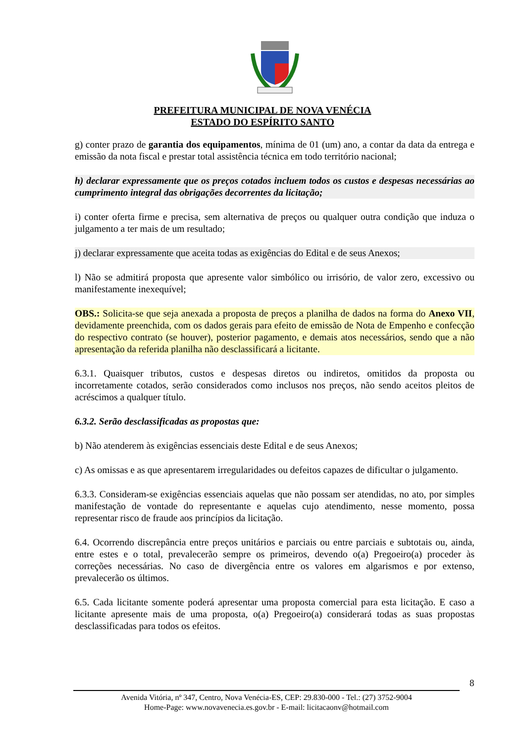PREFEITURA MUNICIPAL DE NOVA VENÉCIA
ESTADO DO ESPÍRITO SANTO
g) conter prazo de garantia dos equipamentos, mínima de 01 (um) ano, a contar da data da entrega e emissão da nota fiscal e prestar total assistência técnica em todo território nacional;
h) declarar expressamente que os preços cotados incluem todos os custos e despesas necessárias ao cumprimento integral das obrigações decorrentes da licitação;
i) conter oferta firme e precisa, sem alternativa de preços ou qualquer outra condição que induza o julgamento a ter mais de um resultado;
j) declarar expressamente que aceita todas as exigências do Edital e de seus Anexos;
l) Não se admitirá proposta que apresente valor simbólico ou irrisório, de valor zero, excessivo ou manifestamente inexequível;
OBS.: Solicita-se que seja anexada a proposta de preços a planilha de dados na forma do Anexo VII, devidamente preenchida, com os dados gerais para efeito de emissão de Nota de Empenho e confecção do respectivo contrato (se houver), posterior pagamento, e demais atos necessários, sendo que a não apresentação da referida planilha não desclassificará a licitante.
6.3.1. Quaisquer tributos, custos e despesas diretos ou indiretos, omitidos da proposta ou incorretamente cotados, serão considerados como inclusos nos preços, não sendo aceitos pleitos de acréscimos a qualquer título.
6.3.2. Serão desclassificadas as propostas que:
b) Não atenderem às exigências essenciais deste Edital e de seus Anexos;
c) As omissas e as que apresentarem irregularidades ou defeitos capazes de dificultar o julgamento.
6.3.3. Consideram-se exigências essenciais aquelas que não possam ser atendidas, no ato, por simples manifestação de vontade do representante e aquelas cujo atendimento, nesse momento, possa representar risco de fraude aos princípios da licitação.
6.4. Ocorrendo discrepância entre preços unitários e parciais ou entre parciais e subtotais ou, ainda, entre estes e o total, prevalecerão sempre os primeiros, devendo o(a) Pregoeiro(a) proceder às correções necessárias. No caso de divergência entre os valores em algarismos e por extenso, prevalecerão os últimos.
6.5. Cada licitante somente poderá apresentar uma proposta comercial para esta licitação. E caso a licitante apresente mais de uma proposta, o(a) Pregoeiro(a) considerará todas as suas propostas desclassificadas para todos os efeitos.
8
Avenida Vitória, nº 347, Centro, Nova Venécia-ES, CEP: 29.830-000 - Tel.: (27) 3752-9004
Home-Page: www.novavenecia.es.gov.br - E-mail: licitacaonv@hotmail.com